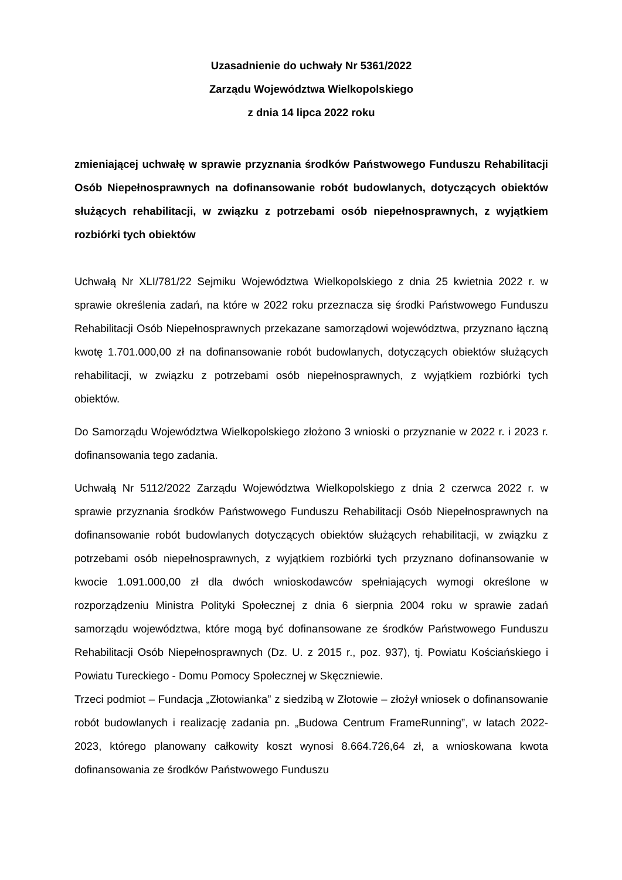Uzasadnienie do uchwały Nr 5361/2022
Zarządu Województwa Wielkopolskiego
z dnia 14 lipca 2022 roku
zmieniającej uchwałę w sprawie przyznania środków Państwowego Funduszu Rehabilitacji Osób Niepełnosprawnych na dofinansowanie robót budowlanych, dotyczących obiektów służących rehabilitacji, w związku z potrzebami osób niepełnosprawnych, z wyjątkiem rozbiórki tych obiektów
Uchwałą Nr XLI/781/22 Sejmiku Województwa Wielkopolskiego z dnia 25 kwietnia 2022 r. w sprawie określenia zadań, na które w 2022 roku przeznacza się środki Państwowego Funduszu Rehabilitacji Osób Niepełnosprawnych przekazane samorządowi województwa, przyznano łączną kwotę 1.701.000,00 zł na dofinansowanie robót budowlanych, dotyczących obiektów służących rehabilitacji, w związku z potrzebami osób niepełnosprawnych, z wyjątkiem rozbiórki tych obiektów.
Do Samorządu Województwa Wielkopolskiego złożono 3 wnioski o przyznanie w 2022 r. i 2023 r. dofinansowania tego zadania.
Uchwałą Nr 5112/2022 Zarządu Województwa Wielkopolskiego z dnia 2 czerwca 2022 r. w sprawie przyznania środków Państwowego Funduszu Rehabilitacji Osób Niepełnosprawnych na dofinansowanie robót budowlanych dotyczących obiektów służących rehabilitacji, w związku z potrzebami osób niepełnosprawnych, z wyjątkiem rozbiórki tych przyznano dofinansowanie w kwocie 1.091.000,00 zł dla dwóch wnioskodawców spełniających wymogi określone w rozporządzeniu Ministra Polityki Społecznej z dnia 6 sierpnia 2004 roku w sprawie zadań samorządu województwa, które mogą być dofinansowane ze środków Państwowego Funduszu Rehabilitacji Osób Niepełnosprawnych (Dz. U. z 2015 r., poz. 937), tj. Powiatu Kościańskiego i Powiatu Tureckiego - Domu Pomocy Społecznej w Skęczniewie.
Trzeci podmiot – Fundacja „Złotowianka” z siedzibą w Złotowie – złożył wniosek o dofinansowanie robót budowlanych i realizację zadania pn. „Budowa Centrum FrameRunning”, w latach 2022-2023, którego planowany całkowity koszt wynosi 8.664.726,64 zł, a wnioskowana kwota dofinansowania ze środków Państwowego Funduszu